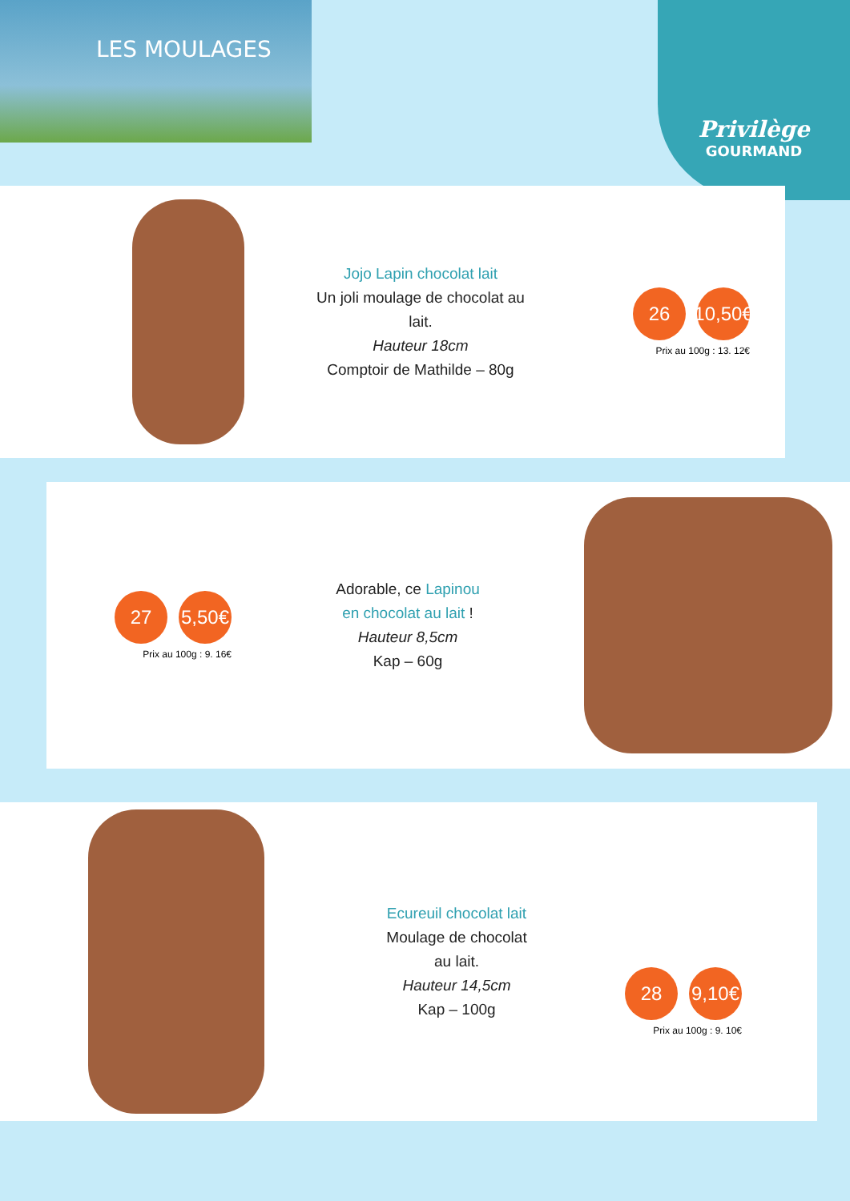LES MOULAGES Privilège
GOURMAND
Jojo Lapin chocolat lait
Un joli moulage de chocolat au lait.
Hauteur 18cm
Comptoir de Mathilde – 80g
26
10,50€
Prix au 100g : 13. 12€
27
5,50€
Prix au 100g : 9. 16€
Adorable, ce Lapinou en chocolat au lait !
Hauteur 8,5cm
Kap – 60g
Ecureuil chocolat lait
Moulage de chocolat au lait.
Hauteur 14,5cm
Kap – 100g
28
9,10€
Prix au 100g : 9. 10€